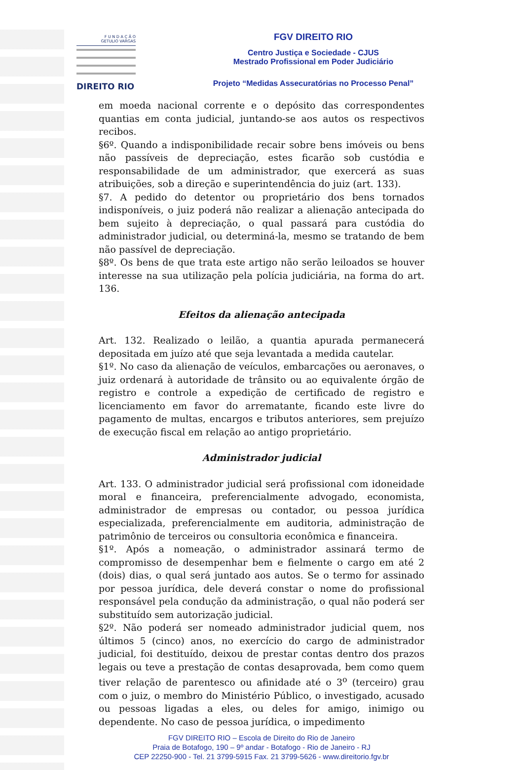F U N D A Ç Ã O
GETULIO VARGAS
DIREITO RIO
FGV DIREITO RIO
Centro Justiça e Sociedade - CJUS
Mestrado Profissional em Poder Judiciário
Projeto “Medidas Assecuratórias no Processo Penal”
em moeda nacional corrente e o depósito das correspondentes quantias em conta judicial, juntando-se aos autos os respectivos recibos.
§6º. Quando a indisponibilidade recair sobre bens imóveis ou bens não passíveis de depreciação, estes ficarão sob custódia e responsabilidade de um administrador, que exercerá as suas atribuições, sob a direção e superintendência do juiz (art. 133).
§7. A pedido do detentor ou proprietário dos bens tornados indisponíveis, o juiz poderá não realizar a alienação antecipada do bem sujeito à depreciação, o qual passará para custódia do administrador judicial, ou determiná-la, mesmo se tratando de bem não passível de depreciação.
§8º. Os bens de que trata este artigo não serão leiloados se houver interesse na sua utilização pela polícia judiciária, na forma do art. 136.
Efeitos da alienação antecipada
Art. 132. Realizado o leilão, a quantia apurada permanecerá depositada em juízo até que seja levantada a medida cautelar.
§1º. No caso da alienação de veículos, embarcações ou aeronaves, o juiz ordenará à autoridade de trânsito ou ao equivalente órgão de registro e controle a expedição de certificado de registro e licenciamento em favor do arrematante, ficando este livre do pagamento de multas, encargos e tributos anteriores, sem prejuízo de execução fiscal em relação ao antigo proprietário.
Administrador judicial
Art. 133. O administrador judicial será profissional com idoneidade moral e financeira, preferencialmente advogado, economista, administrador de empresas ou contador, ou pessoa jurídica especializada, preferencialmente em auditoria, administração de patrimônio de terceiros ou consultoria econômica e financeira.
§1º. Após a nomeação, o administrador assinará termo de compromisso de desempenhar bem e fielmente o cargo em até 2 (dois) dias, o qual será juntado aos autos. Se o termo for assinado por pessoa jurídica, dele deverá constar o nome do profissional responsável pela condução da administração, o qual não poderá ser substituído sem autorização judicial.
§2º. Não poderá ser nomeado administrador judicial quem, nos últimos 5 (cinco) anos, no exercício do cargo de administrador judicial, foi destituído, deixou de prestar contas dentro dos prazos legais ou teve a prestação de contas desaprovada, bem como quem tiver relação de parentesco ou afinidade até o 3<sup>o</sup> (terceiro) grau com o juiz, o membro do Ministério Público, o investigado, acusado ou pessoas ligadas a eles, ou deles for amigo, inimigo ou dependente. No caso de pessoa jurídica, o impedimento
FGV DIREITO RIO – Escola de Direito do Rio de Janeiro
Praia de Botafogo, 190 – 9º andar - Botafogo - Rio de Janeiro - RJ
CEP 22250-900 - Tel. 21 3799-5915 Fax. 21 3799-5626 - www.direitorio.fgv.br